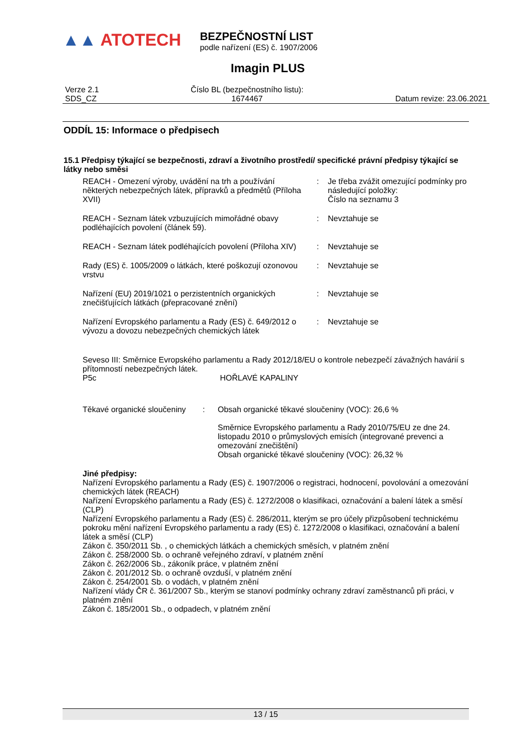▲▲ ATOTECH
BEZPEČNOSTNÍ LIST
podle nařízení (ES) č. 1907/2006
Imagin PLUS
Verze 2.1
SDS_CZ
Číslo BL (bezpečnostního listu):
1674467
Datum revize: 23.06.2021
ODDÍL 15: Informace o předpisech
15.1 Předpisy týkající se bezpečnosti, zdraví a životního prostředí/ specifické právní předpisy týkající se látky nebo směsi
REACH - Omezení výroby, uvádění na trh a používání některých nebezpečných látek, přípravků a předmětů (Příloha XVII)
: Je třeba zvážit omezující podmínky pro následující položky:
Číslo na seznamu 3
REACH - Seznam látek vzbuzujících mimořádné obavy podléhajících povolení (článek 59).
: Nevztahuje se
REACH - Seznam látek podléhajících povolení (Příloha XIV)
: Nevztahuje se
Rady (ES) č. 1005/2009 o látkách, které poškozují ozonovou vrstvu
: Nevztahuje se
Nařízení (EU) 2019/1021 o perzistentních organických znečišťujících látkách (přepracované znění)
: Nevztahuje se
Nařízení Evropského parlamentu a Rady (ES) č. 649/2012 o vývozu a dovozu nebezpečných chemických látek
: Nevztahuje se
Seveso III: Směrnice Evropského parlamentu a Rady 2012/18/EU o kontrole nebezpečí závažných havárií s přítomností nebezpečných látek.
P5c HOŘLAVÉ KAPALINY
Těkavé organické sloučeniny
: Obsah organické těkavé sloučeniny (VOC): 26,6 %
Směrnice Evropského parlamentu a Rady 2010/75/EU ze dne 24. listopadu 2010 o průmyslových emisích (integrované prevenci a omezování znečištění)
Obsah organické těkavé sloučeniny (VOC): 26,32 %
Jiné předpisy:
Nařízení Evropského parlamentu a Rady (ES) č. 1907/2006 o registraci, hodnocení, povolování a omezování chemických látek (REACH)
Nařízení Evropského parlamentu a Rady (ES) č. 1272/2008 o klasifikaci, označování a balení látek a směsí (CLP)
Nařízení Evropského parlamentu a Rady (ES) č. 286/2011, kterým se pro účely přizpůsobení technickému pokroku mění nařízení Evropského parlamentu a rady (ES) č. 1272/2008 o klasifikaci, označování a balení látek a směsí (CLP)
Zákon č. 350/2011 Sb. , o chemických látkách a chemických směsích, v platném znění
Zákon č. 258/2000 Sb. o ochraně veřejného zdraví, v platném znění
Zákon č. 262/2006 Sb., zákoník práce, v platném znění
Zákon č. 201/2012 Sb. o ochraně ovzduší, v platném znění
Zákon č. 254/2001 Sb. o vodách, v platném znění
Nařízení vlády ČR č. 361/2007 Sb., kterým se stanoví podmínky ochrany zdraví zaměstnanců při práci, v platném znění
Zákon č. 185/2001 Sb., o odpadech, v platném znění
13 / 15